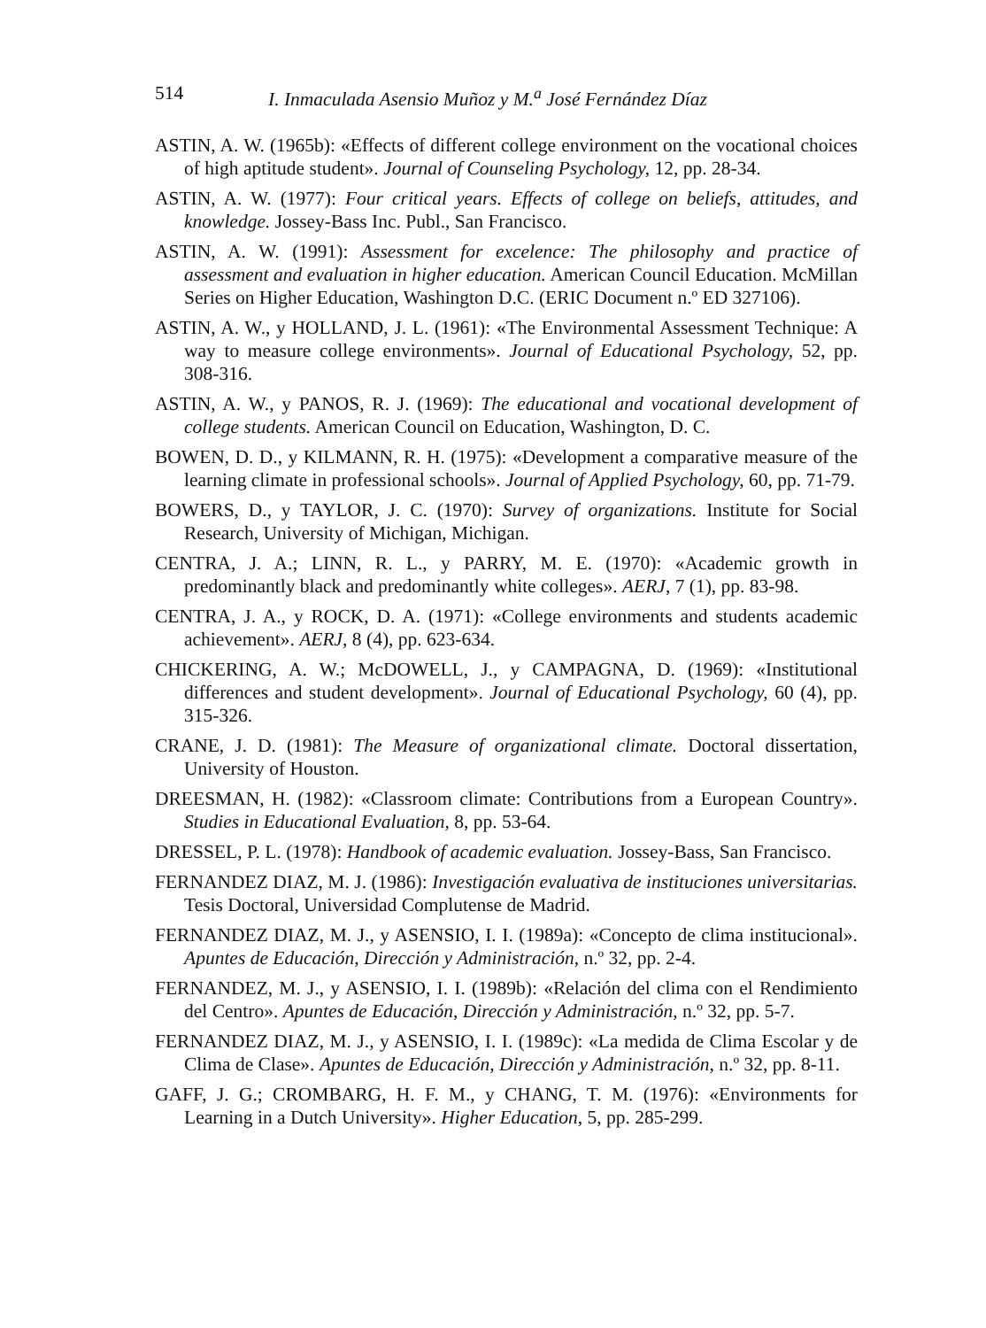514 I. Inmaculada Asensio Muñoz y M.<sup>a</sup> José Fernández Díaz
ASTIN, A. W. (1965b): «Effects of different college environment on the vocational choices of high aptitude student». Journal of Counseling Psychology, 12, pp. 28-34.
ASTIN, A. W. (1977): Four critical years. Effects of college on beliefs, attitudes, and knowledge. Jossey-Bass Inc. Publ., San Francisco.
ASTIN, A. W. (1991): Assessment for excelence: The philosophy and practice of assessment and evaluation in higher education. American Council Education. McMillan Series on Higher Education, Washington D.C. (ERIC Document n.º ED 327106).
ASTIN, A. W., y HOLLAND, J. L. (1961): «The Environmental Assessment Technique: A way to measure college environments». Journal of Educational Psychology, 52, pp. 308-316.
ASTIN, A. W., y PANOS, R. J. (1969): The educational and vocational development of college students. American Council on Education, Washington, D. C.
BOWEN, D. D., y KILMANN, R. H. (1975): «Development a comparative measure of the learning climate in professional schools». Journal of Applied Psychology, 60, pp. 71-79.
BOWERS, D., y TAYLOR, J. C. (1970): Survey of organizations. Institute for Social Research, University of Michigan, Michigan.
CENTRA, J. A.; LINN, R. L., y PARRY, M. E. (1970): «Academic growth in predominantly black and predominantly white colleges». AERJ, 7 (1), pp. 83-98.
CENTRA, J. A., y ROCK, D. A. (1971): «College environments and students academic achievement». AERJ, 8 (4), pp. 623-634.
CHICKERING, A. W.; McDOWELL, J., y CAMPAGNA, D. (1969): «Institutional differences and student development». Journal of Educational Psychology, 60 (4), pp. 315-326.
CRANE, J. D. (1981): The Measure of organizational climate. Doctoral dissertation, University of Houston.
DREESMAN, H. (1982): «Classroom climate: Contributions from a European Country». Studies in Educational Evaluation, 8, pp. 53-64.
DRESSEL, P. L. (1978): Handbook of academic evaluation. Jossey-Bass, San Francisco.
FERNANDEZ DIAZ, M. J. (1986): Investigación evaluativa de instituciones universitarias. Tesis Doctoral, Universidad Complutense de Madrid.
FERNANDEZ DIAZ, M. J., y ASENSIO, I. I. (1989a): «Concepto de clima institucional». Apuntes de Educación, Dirección y Administración, n.º 32, pp. 2-4.
FERNANDEZ, M. J., y ASENSIO, I. I. (1989b): «Relación del clima con el Rendimiento del Centro». Apuntes de Educación, Dirección y Administración, n.º 32, pp. 5-7.
FERNANDEZ DIAZ, M. J., y ASENSIO, I. I. (1989c): «La medida de Clima Escolar y de Clima de Clase». Apuntes de Educación, Dirección y Administración, n.º 32, pp. 8-11.
GAFF, J. G.; CROMBARG, H. F. M., y CHANG, T. M. (1976): «Environments for Learning in a Dutch University». Higher Education, 5, pp. 285-299.